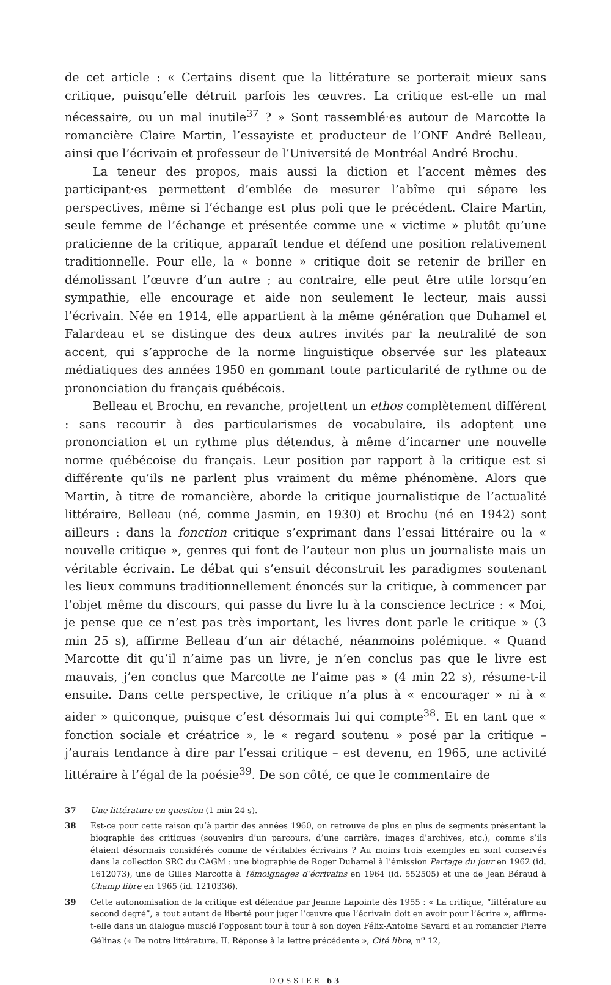de cet article : « Certains disent que la littérature se porterait mieux sans critique, puisqu’elle détruit parfois les œuvres. La critique est-elle un mal nécessaire, ou un mal inutile<sup>37</sup> ? » Sont rassemblé·es autour de Marcotte la romancière Claire Martin, l’essayiste et producteur de l’ONF André Belleau, ainsi que l’écrivain et professeur de l’Université de Montréal André Brochu.
La teneur des propos, mais aussi la diction et l’accent mêmes des participant·es permettent d’emblée de mesurer l’abîme qui sépare les perspectives, même si l’échange est plus poli que le précédent. Claire Martin, seule femme de l’échange et présentée comme une « victime » plutôt qu’une praticienne de la critique, apparaît tendue et défend une position relativement traditionnelle. Pour elle, la « bonne » critique doit se retenir de briller en démolissant l’œuvre d’un autre ; au contraire, elle peut être utile lorsqu’en sympathie, elle encourage et aide non seulement le lecteur, mais aussi l’écrivain. Née en 1914, elle appartient à la même génération que Duhamel et Falardeau et se distingue des deux autres invités par la neutralité de son accent, qui s’approche de la norme linguistique observée sur les plateaux médiatiques des années 1950 en gommant toute particularité de rythme ou de prononciation du français québécois.
Belleau et Brochu, en revanche, projettent un ethos complètement différent : sans recourir à des particularismes de vocabulaire, ils adoptent une prononciation et un rythme plus détendus, à même d’incarner une nouvelle norme québécoise du français. Leur position par rapport à la critique est si différente qu’ils ne parlent plus vraiment du même phénomène. Alors que Martin, à titre de romancière, aborde la critique journalistique de l’actualité littéraire, Belleau (né, comme Jasmin, en 1930) et Brochu (né en 1942) sont ailleurs : dans la fonction critique s’exprimant dans l’essai littéraire ou la « nouvelle critique », genres qui font de l’auteur non plus un journaliste mais un véritable écrivain. Le débat qui s’ensuit déconstruit les paradigmes soutenant les lieux communs traditionnellement énoncés sur la critique, à commencer par l’objet même du discours, qui passe du livre lu à la conscience lectrice : « Moi, je pense que ce n’est pas très important, les livres dont parle le critique » (3 min 25 s), affirme Belleau d’un air détaché, néanmoins polémique. « Quand Marcotte dit qu’il n’aime pas un livre, je n’en conclus pas que le livre est mauvais, j’en conclus que Marcotte ne l’aime pas » (4 min 22 s), résume-t-il ensuite. Dans cette perspective, le critique n’a plus à « encourager » ni à « aider » quiconque, puisque c’est désormais lui qui compte<sup>38</sup>. Et en tant que « fonction sociale et créatrice », le « regard soutenu » posé par la critique – j’aurais tendance à dire par l’essai critique – est devenu, en 1965, une activité littéraire à l’égal de la poésie<sup>39</sup>. De son côté, ce que le commentaire de
37 Une littérature en question (1 min 24 s).
38 Est-ce pour cette raison qu’à partir des années 1960, on retrouve de plus en plus de segments présentant la biographie des critiques (souvenirs d’un parcours, d’une carrière, images d’archives, etc.), comme s’ils étaient désormais considérés comme de véritables écrivains ? Au moins trois exemples en sont conservés dans la collection SRC du CAGM : une biographie de Roger Duhamel à l’émission Partage du jour en 1962 (id. 1612073), une de Gilles Marcotte à Témoignages d’écrivains en 1964 (id. 552505) et une de Jean Béraud à Champ libre en 1965 (id. 1210336).
39 Cette autonomisation de la critique est défendue par Jeanne Lapointe dès 1955 : « La critique, “littérature au second degré”, a tout autant de liberté pour juger l’œuvre que l’écrivain doit en avoir pour l’écrire », affirme-t-elle dans un dialogue musclé l’opposant tour à tour à son doyen Félix-Antoine Savard et au romancier Pierre Gélinas (« De notre littérature. II. Réponse à la lettre précédente », Cité libre, n<sup>o</sup> 12,
DOSSIER 63